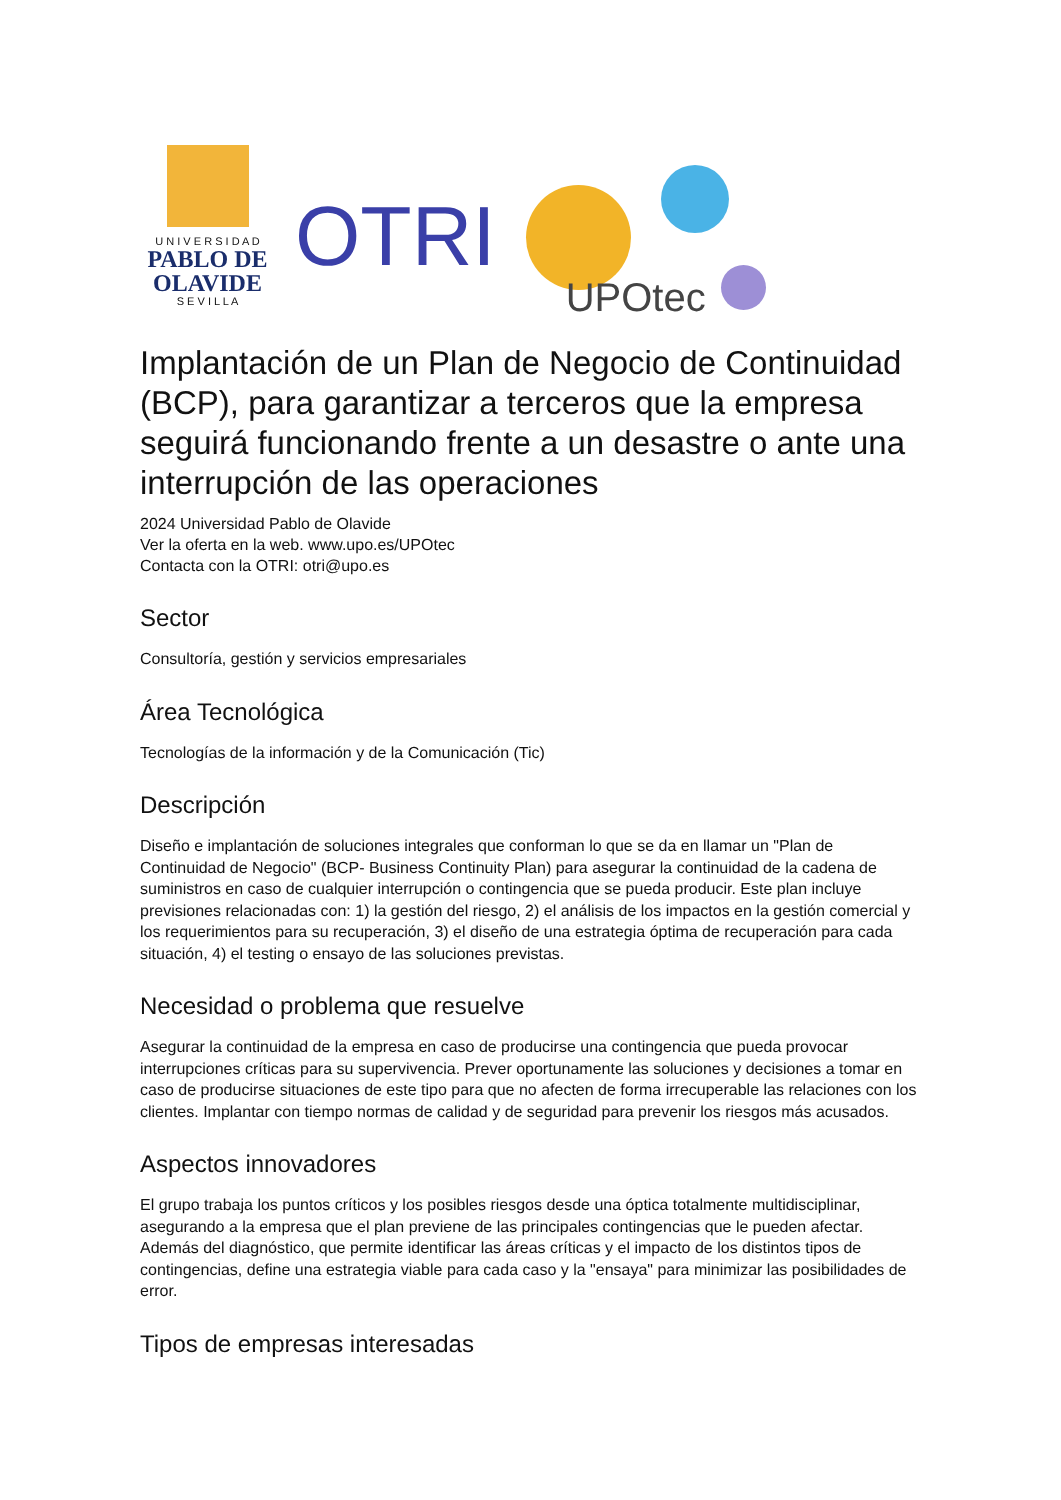U N I V E R S I D A D
PABLO DE
OLAVIDE
S E V I L L A
OTRI
UPOtec
Implantación de un Plan de Negocio de Continuidad (BCP), para garantizar a terceros que la empresa seguirá funcionando frente a un desastre o ante una interrupción de las operaciones
2024 Universidad Pablo de Olavide
Ver la oferta en la web. www.upo.es/UPOtec
Contacta con la OTRI: otri@upo.es
Sector
Consultoría, gestión y servicios empresariales
Área Tecnológica
Tecnologías de la información y de la Comunicación (Tic)
Descripción
Diseño e implantación de soluciones integrales que conforman lo que se da en llamar un "Plan de Continuidad de Negocio" (BCP- Business Continuity Plan) para asegurar la continuidad de la cadena de suministros en caso de cualquier interrupción o contingencia que se pueda producir. Este plan incluye previsiones relacionadas con: 1) la gestión del riesgo, 2) el análisis de los impactos en la gestión comercial y los requerimientos para su recuperación, 3) el diseño de una estrategia óptima de recuperación para cada situación, 4) el testing o ensayo de las soluciones previstas.
Necesidad o problema que resuelve
Asegurar la continuidad de la empresa en caso de producirse una contingencia que pueda provocar interrupciones críticas para su supervivencia. Prever oportunamente las soluciones y decisiones a tomar en caso de producirse situaciones de este tipo para que no afecten de forma irrecuperable las relaciones con los clientes. Implantar con tiempo normas de calidad y de seguridad para prevenir los riesgos más acusados.
Aspectos innovadores
El grupo trabaja los puntos críticos y los posibles riesgos desde una óptica totalmente multidisciplinar, asegurando a la empresa que el plan previene de las principales contingencias que le pueden afectar. Además del diagnóstico, que permite identificar las áreas críticas y el impacto de los distintos tipos de contingencias, define una estrategia viable para cada caso y la "ensaya" para minimizar las posibilidades de error.
Tipos de empresas interesadas